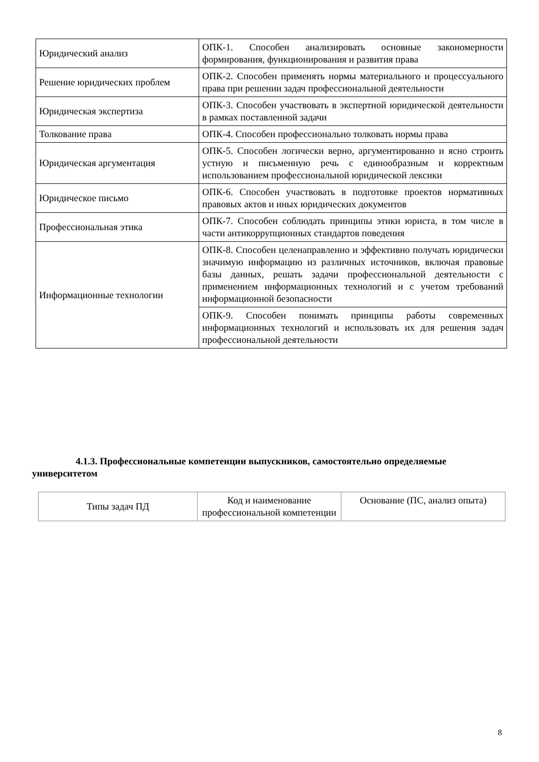| Юридический анализ | ОПК-1. Способен анализировать основные закономерности формирования, функционирования и развития права |
| Решение юридических проблем | ОПК-2. Способен применять нормы материального и процессуального права при решении задач профессиональной деятельности |
| Юридическая экспертиза | ОПК-3. Способен участвовать в экспертной юридической деятельности в рамках поставленной задачи |
| Толкование права | ОПК-4. Способен профессионально толковать нормы права |
| Юридическая аргументация | ОПК-5. Способен логически верно, аргументированно и ясно строить устную и письменную речь с единообразным и корректным использованием профессиональной юридической лексики |
| Юридическое письмо | ОПК-6. Способен участвовать в подготовке проектов нормативных правовых актов и иных юридических документов |
| Профессиональная этика | ОПК-7. Способен соблюдать принципы этики юриста, в том числе в части антикоррупционных стандартов поведения |
| Информационные технологии | ОПК-8. Способен целенаправленно и эффективно получать юридически значимую информацию из различных источников, включая правовые базы данных, решать задачи профессиональной деятельности с применением информационных технологий и с учетом требований информационной безопасности |
| | ОПК-9. Способен понимать принципы работы современных информационных технологий и использовать их для решения задач профессиональной деятельности |
4.1.3. Профессиональные компетенции выпускников, самостоятельно определяемые университетом
| Типы задач ПД | Код и наименование профессиональной компетенции | Основание (ПС, анализ опыта) |
8